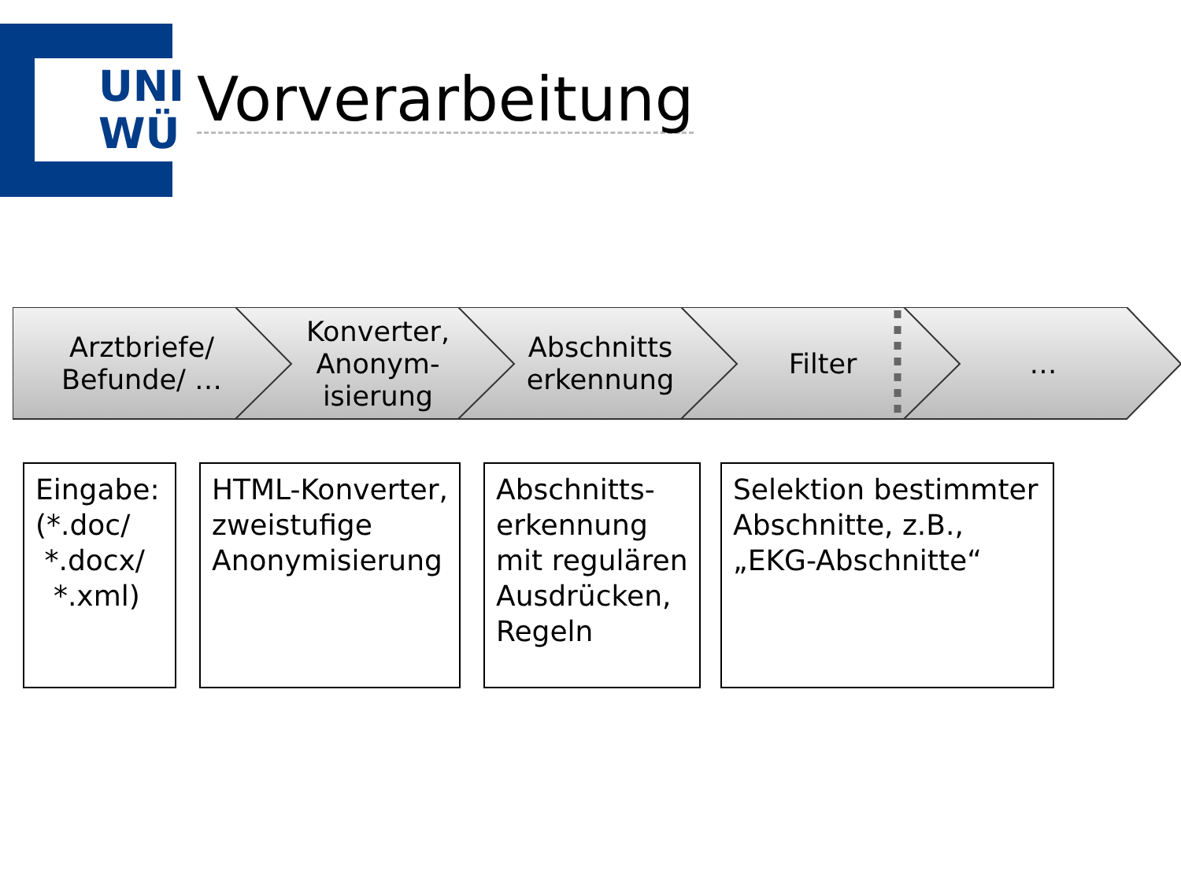UNI
WÜ
Vorverarbeitung
Arztbriefe/
Befunde/ …
Konverter,
Anonym-
isierung
Abschnitts
erkennung
Filter …
Eingabe:
(*.doc/
*.docx/
*.xml)
HTML-Konverter, zweistufige Anonymisierung
Abschnitts-
erkennung
mit regulären Ausdrücken, Regeln
Selektion bestimmter Abschnitte, z.B., „EKG-Abschnitte“